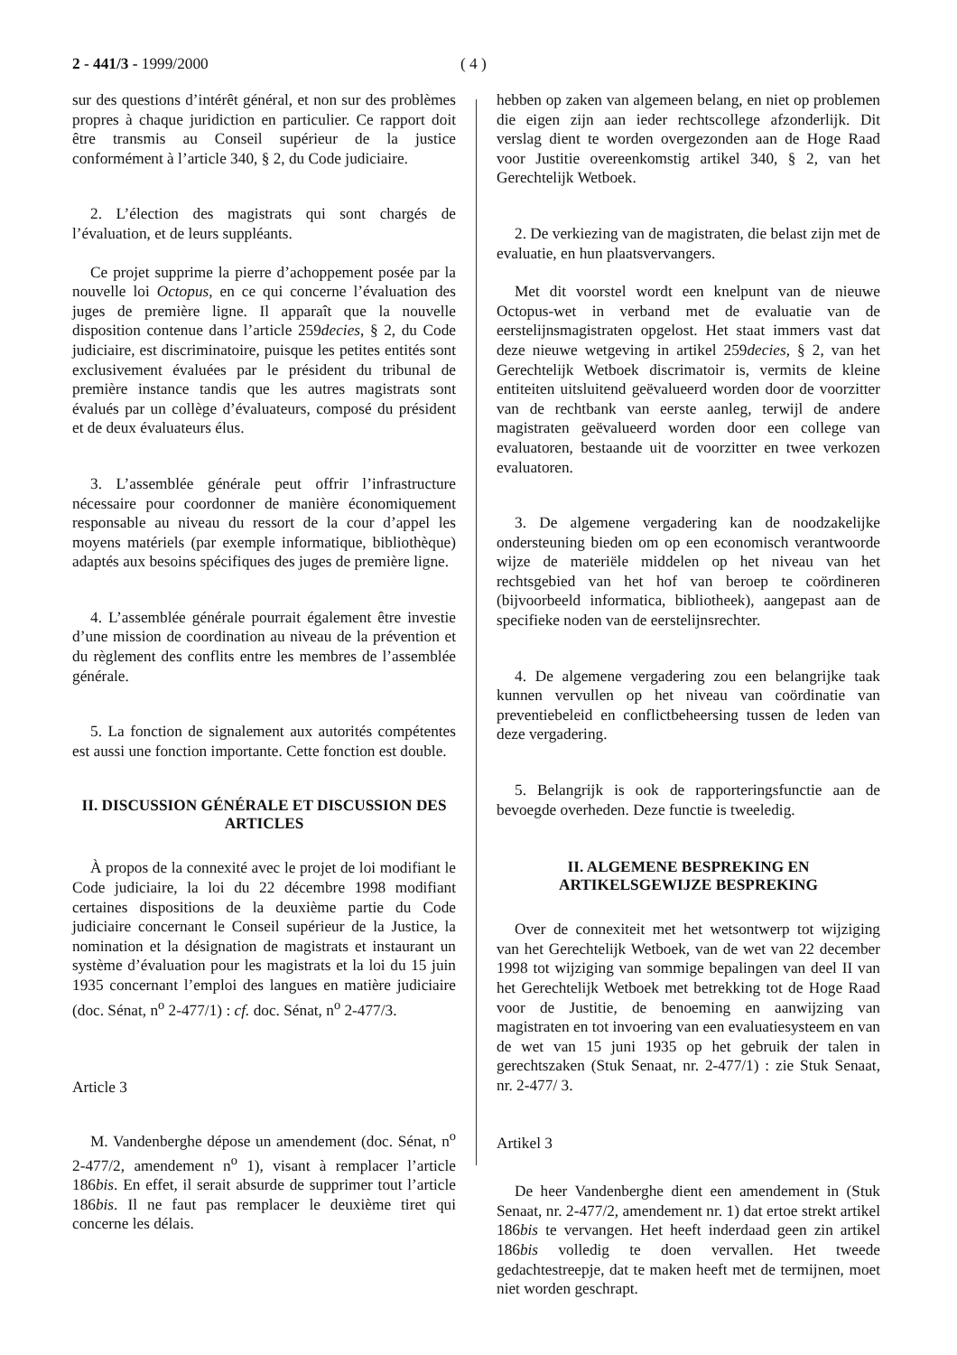2 - 441/3 - 1999/2000 ( 4 )
sur des questions d’intérêt général, et non sur des problèmes propres à chaque juridiction en particulier. Ce rapport doit être transmis au Conseil supérieur de la justice conformément à l’article 340, § 2, du Code judiciaire.
2. L’élection des magistrats qui sont chargés de l’évaluation, et de leurs suppléants.
Ce projet supprime la pierre d’achoppement posée par la nouvelle loi Octopus, en ce qui concerne l’évaluation des juges de première ligne. Il apparaît que la nouvelle disposition contenue dans l’article 259decies, § 2, du Code judiciaire, est discriminatoire, puisque les petites entités sont exclusivement évaluées par le président du tribunal de première instance tandis que les autres magistrats sont évalués par un collège d’évaluateurs, composé du président et de deux évaluateurs élus.
3. L’assemblée générale peut offrir l’infrastructure nécessaire pour coordonner de manière économiquement responsable au niveau du ressort de la cour d’appel les moyens matériels (par exemple informatique, bibliothèque) adaptés aux besoins spécifiques des juges de première ligne.
4. L’assemblée générale pourrait également être investie d’une mission de coordination au niveau de la prévention et du règlement des conflits entre les membres de l’assemblée générale.
5. La fonction de signalement aux autorités compétentes est aussi une fonction importante. Cette fonction est double.
II. DISCUSSION GÉNÉRALE ET DISCUSSION DES ARTICLES
À propos de la connexité avec le projet de loi modifiant le Code judiciaire, la loi du 22 décembre 1998 modifiant certaines dispositions de la deuxième partie du Code judiciaire concernant le Conseil supérieur de la Justice, la nomination et la désignation de magistrats et instaurant un système d’évaluation pour les magistrats et la loi du 15 juin 1935 concernant l’emploi des langues en matière judiciaire (doc. Sénat, n<sup>o</sup> 2-477/1) : cf. doc. Sénat, n<sup>o</sup> 2-477/3.
Article 3
M. Vandenberghe dépose un amendement (doc. Sénat, n<sup>o</sup> 2-477/2, amendement n<sup>o</sup> 1), visant à remplacer l’article 186bis. En effet, il serait absurde de supprimer tout l’article 186bis. Il ne faut pas remplacer le deuxième tiret qui concerne les délais.
hebben op zaken van algemeen belang, en niet op problemen die eigen zijn aan ieder rechtscollege afzonderlijk. Dit verslag dient te worden overgezonden aan de Hoge Raad voor Justitie overeenkomstig artikel 340, § 2, van het Gerechtelijk Wetboek.
2. De verkiezing van de magistraten, die belast zijn met de evaluatie, en hun plaatsvervangers.
Met dit voorstel wordt een knelpunt van de nieuwe Octopus-wet in verband met de evaluatie van de eerstelijnsmagistraten opgelost. Het staat immers vast dat deze nieuwe wetgeving in artikel 259decies, § 2, van het Gerechtelijk Wetboek discrimatoir is, vermits de kleine entiteiten uitsluitend geëvalueerd worden door de voorzitter van de rechtbank van eerste aanleg, terwijl de andere magistraten geëvalueerd worden door een college van evaluatoren, bestaande uit de voorzitter en twee verkozen evaluatoren.
3. De algemene vergadering kan de noodzakelijke ondersteuning bieden om op een economisch verantwoorde wijze de materiële middelen op het niveau van het rechtsgebied van het hof van beroep te coördineren (bijvoorbeeld informatica, bibliotheek), aangepast aan de specifieke noden van de eerstelijnsrechter.
4. De algemene vergadering zou een belangrijke taak kunnen vervullen op het niveau van coördinatie van preventiebeleid en conflictbeheersing tussen de leden van deze vergadering.
5. Belangrijk is ook de rapporteringsfunctie aan de bevoegde overheden. Deze functie is tweeledig.
II. ALGEMENE BESPREKING EN ARTIKELSGEWIJZE BESPREKING
Over de connexiteit met het wetsontwerp tot wijziging van het Gerechtelijk Wetboek, van de wet van 22 december 1998 tot wijziging van sommige bepalingen van deel II van het Gerechtelijk Wetboek met betrekking tot de Hoge Raad voor de Justitie, de benoeming en aanwijzing van magistraten en tot invoering van een evaluatiesysteem en van de wet van 15 juni 1935 op het gebruik der talen in gerechtszaken (Stuk Senaat, nr. 2-477/1) : zie Stuk Senaat, nr. 2-477/ 3.
Artikel 3
De heer Vandenberghe dient een amendement in (Stuk Senaat, nr. 2-477/2, amendement nr. 1) dat ertoe strekt artikel 186bis te vervangen. Het heeft inderdaad geen zin artikel 186bis volledig te doen vervallen. Het tweede gedachtestreepje, dat te maken heeft met de termijnen, moet niet worden geschrapt.